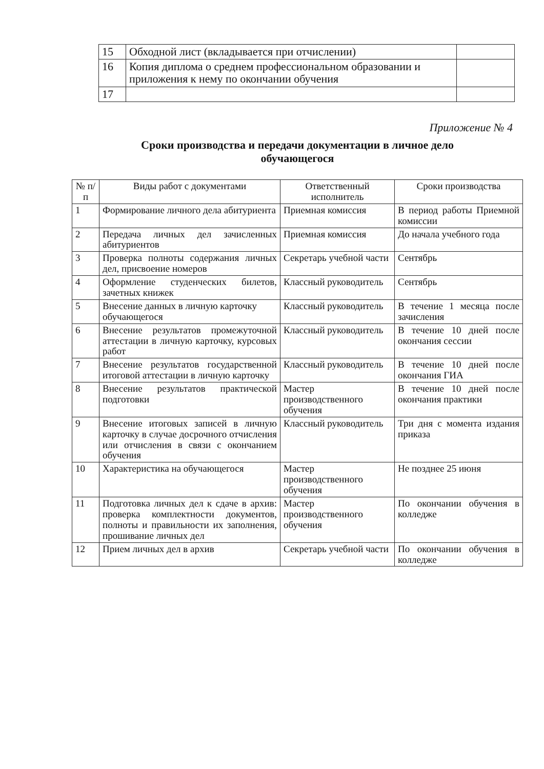| 15 | Обходной лист (вкладывается при отчислении) | |
| 16 | Копия диплома о среднем профессиональном образовании и приложения к нему по окончании обучения | |
| 17 | | |
Приложение № 4
Сроки производства и передачи документации в личное дело обучающегося
| № п/п | Виды работ с документами | Ответственный исполнитель | Сроки производства |
| --- | --- | --- | --- |
| 1 | Формирование личного дела абитуриента | Приемная комиссия | В период работы Приемной комиссии |
| 2 | Передача личных дел зачисленных абитуриентов | Приемная комиссия | До начала учебного года |
| 3 | Проверка полноты содержания личных дел, присвоение номеров | Секретарь учебной части | Сентябрь |
| 4 | Оформление студенческих билетов, зачетных книжек | Классный руководитель | Сентябрь |
| 5 | Внесение данных в личную карточку обучающегося | Классный руководитель | В течение 1 месяца после зачисления |
| 6 | Внесение результатов промежуточной аттестации в личную карточку, курсовых работ | Классный руководитель | В течение 10 дней после окончания сессии |
| 7 | Внесение результатов государственной итоговой аттестации в личную карточку | Классный руководитель | В течение 10 дней после окончания ГИА |
| 8 | Внесение результатов практической подготовки | Мастер производственного обучения | В течение 10 дней после окончания практики |
| 9 | Внесение итоговых записей в личную карточку в случае досрочного отчисления или отчисления в связи с окончанием обучения | Классный руководитель | Три дня с момента издания приказа |
| 10 | Характеристика на обучающегося | Мастер производственного обучения | Не позднее 25 июня |
| 11 | Подготовка личных дел к сдаче в архив: проверка комплектности документов, полноты и правильности их заполнения, прошивание личных дел | Мастер производственного обучения | По окончании обучения в колледже |
| 12 | Прием личных дел в архив | Секретарь учебной части | По окончании обучения в колледже |